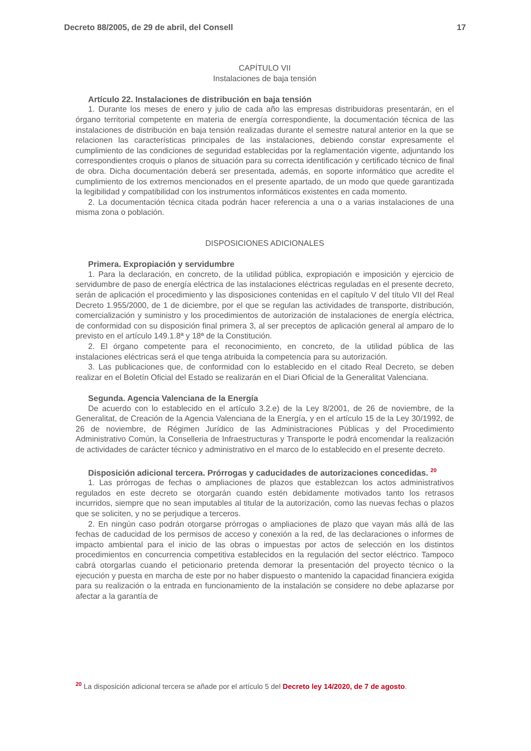Decreto 88/2005, de 29 de abril, del Consell 17
CAPÍTULO VII
Instalaciones de baja tensión
Artículo 22. Instalaciones de distribución en baja tensión
1. Durante los meses de enero y julio de cada año las empresas distribuidoras presentarán, en el órgano territorial competente en materia de energía correspondiente, la documentación técnica de las instalaciones de distribución en baja tensión realizadas durante el semestre natural anterior en la que se relacionen las características principales de las instalaciones, debiendo constar expresamente el cumplimiento de las condiciones de seguridad establecidas por la reglamentación vigente, adjuntando los correspondientes croquis o planos de situación para su correcta identificación y certificado técnico de final de obra. Dicha documentación deberá ser presentada, además, en soporte informático que acredite el cumplimiento de los extremos mencionados en el presente apartado, de un modo que quede garantizada la legibilidad y compatibilidad con los instrumentos informáticos existentes en cada momento.
2. La documentación técnica citada podrán hacer referencia a una o a varias instalaciones de una misma zona o población.
DISPOSICIONES ADICIONALES
Primera. Expropiación y servidumbre
1. Para la declaración, en concreto, de la utilidad pública, expropiación e imposición y ejercicio de servidumbre de paso de energía eléctrica de las instalaciones eléctricas reguladas en el presente decreto, serán de aplicación el procedimiento y las disposiciones contenidas en el capítulo V del título VII del Real Decreto 1.955/2000, de 1 de diciembre, por el que se regulan las actividades de transporte, distribución, comercialización y suministro y los procedimientos de autorización de instalaciones de energía eléctrica, de conformidad con su disposición final primera 3, al ser preceptos de aplicación general al amparo de lo previsto en el artículo 149.1.8ª y 18ª de la Constitución.
2. El órgano competente para el reconocimiento, en concreto, de la utilidad pública de las instalaciones eléctricas será el que tenga atribuida la competencia para su autorización.
3. Las publicaciones que, de conformidad con lo establecido en el citado Real Decreto, se deben realizar en el Boletín Oficial del Estado se realizarán en el Diari Oficial de la Generalitat Valenciana.
Segunda. Agencia Valenciana de la Energía
De acuerdo con lo establecido en el artículo 3.2.e) de la Ley 8/2001, de 26 de noviembre, de la Generalitat, de Creación de la Agencia Valenciana de la Energía, y en el artículo 15 de la Ley 30/1992, de 26 de noviembre, de Régimen Jurídico de las Administraciones Públicas y del Procedimiento Administrativo Común, la Conselleria de Infraestructuras y Transporte le podrá encomendar la realización de actividades de carácter técnico y administrativo en el marco de lo establecido en el presente decreto.
Disposición adicional tercera. Prórrogas y caducidades de autorizaciones concedidas. <sup>20</sup>
1. Las prórrogas de fechas o ampliaciones de plazos que establezcan los actos administrativos regulados en este decreto se otorgarán cuando estén debidamente motivados tanto los retrasos incurridos, siempre que no sean imputables al titular de la autorización, como las nuevas fechas o plazos que se soliciten, y no se perjudique a terceros.
2. En ningún caso podrán otorgarse prórrogas o ampliaciones de plazo que vayan más allá de las fechas de caducidad de los permisos de acceso y conexión a la red, de las declaraciones o informes de impacto ambiental para el inicio de las obras o impuestas por actos de selección en los distintos procedimientos en concurrencia competitiva establecidos en la regulación del sector eléctrico. Tampoco cabrá otorgarlas cuando el peticionario pretenda demorar la presentación del proyecto técnico o la ejecución y puesta en marcha de este por no haber dispuesto o mantenido la capacidad financiera exigida para su realización o la entrada en funcionamiento de la instalación se considere no debe aplazarse por afectar a la garantía de
<sup>20</sup> La disposición adicional tercera se añade por el artículo 5 del Decreto ley 14/2020, de 7 de agosto.